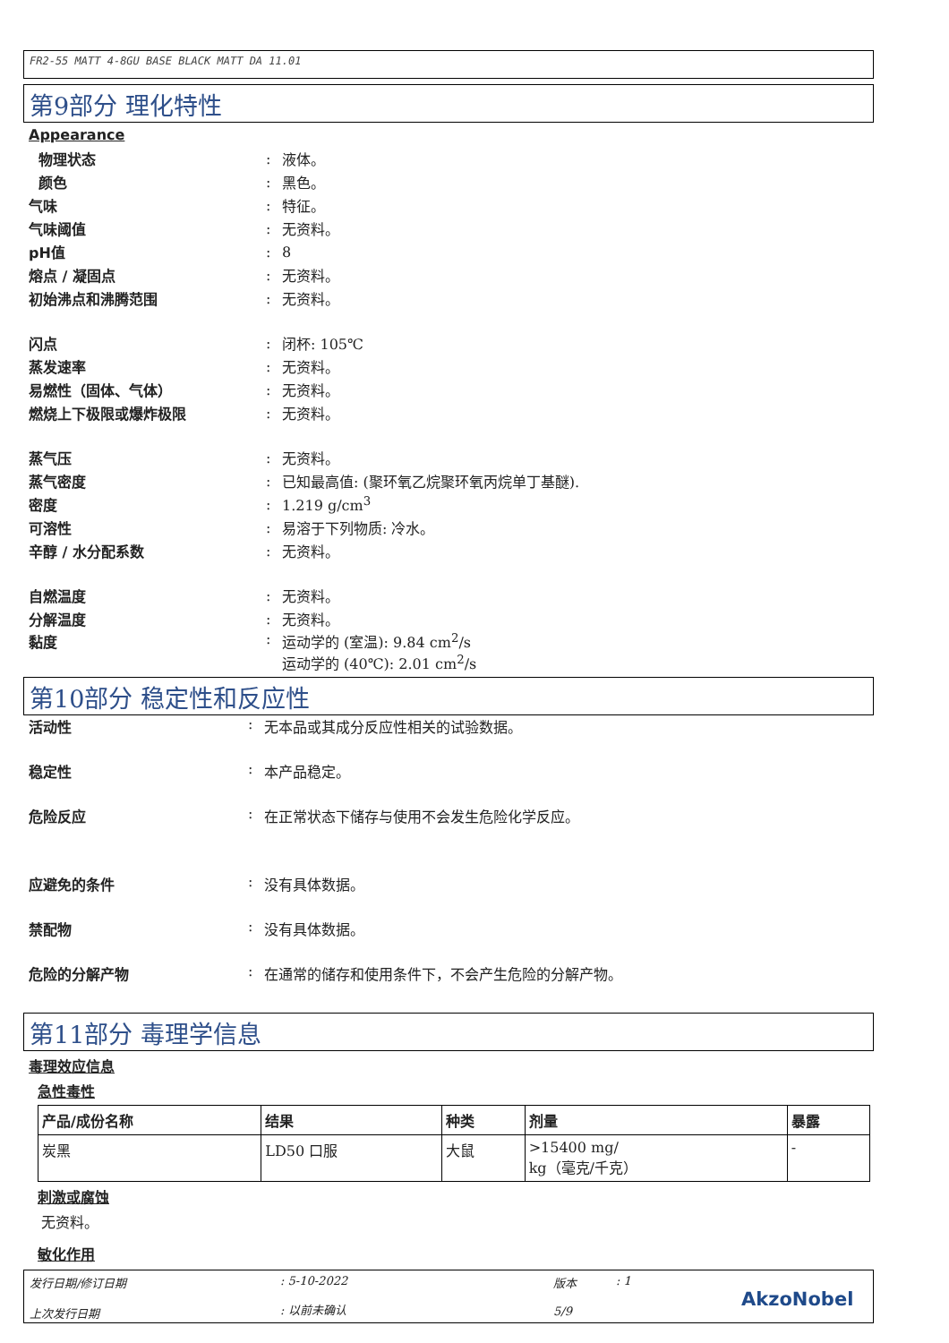FR2-55 MATT 4-8GU BASE BLACK MATT DA 11.01
第9部分 理化特性
Appearance
物理状态: 液体。
颜色: 黑色。
气味: 特征。
气味阈值: 无资料。
pH值: 8
熔点 / 凝固点: 无资料。
初始沸点和沸腾范围: 无资料。
闪点: 闭杯: 105℃
蒸发速率: 无资料。
易燃性（固体、气体）: 无资料。
燃烧上下极限或爆炸极限: 无资料。
蒸气压: 无资料。
蒸气密度: 已知最高值: (聚环氧乙烷聚环氧丙烷单丁基醚).
密度: 1.219 g/cm<sup>3</sup>
可溶性: 易溶于下列物质: 冷水。
辛醇 / 水分配系数: 无资料。
自燃温度: 无资料。
分解温度: 无资料。
黏度: 运动学的 (室温): 9.84 cm<sup>2</sup>/s
运动学的 (40℃): 2.01 cm<sup>2</sup>/s
第10部分 稳定性和反应性
活动性: 无本品或其成分反应性相关的试验数据。
稳定性: 本产品稳定。
危险反应: 在正常状态下储存与使用不会发生危险化学反应。
应避免的条件: 没有具体数据。
禁配物: 没有具体数据。
危险的分解产物: 在通常的储存和使用条件下，不会产生危险的分解产物。
第11部分 毒理学信息
毒理效应信息
急性毒性
| 产品/成份名称 | 结果 | 种类 | 剂量 | 暴露 |
| --- | --- | --- | --- | --- |
| 炭黑 | LD50 口服 | 大鼠 | >15400 mg/ kg（毫克/千克） | - |
刺激或腐蚀
无资料。
敏化作用
发行日期/修订日期
上次发行日期
: 5-10-2022
: 以前未确认
版本
5/9
: 1
AkzoNobel